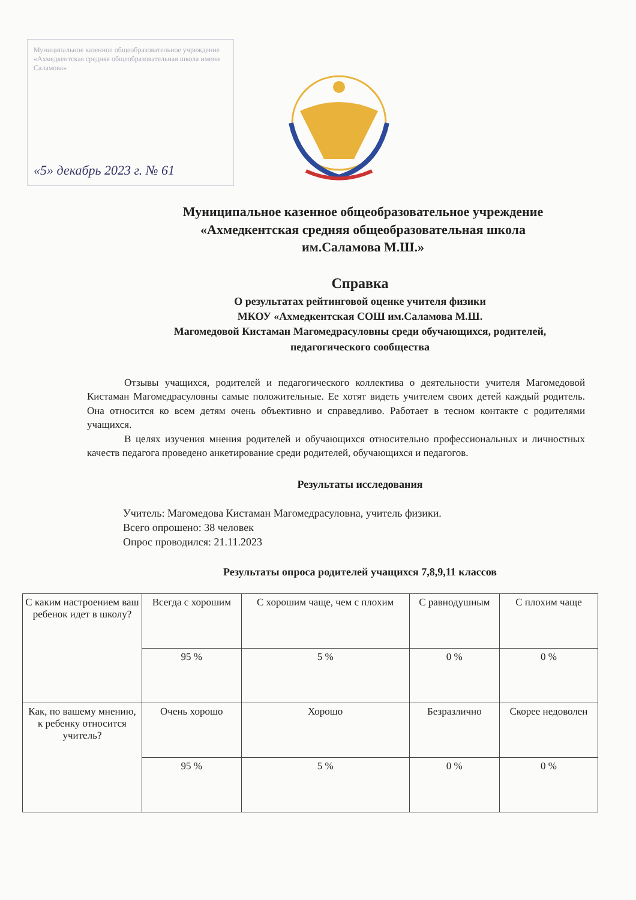Муниципальное казенное общеобразовательное учреждение «Ахмедкентская средняя общеобразовательная школа имени Саламова»
«5» декабрь 2023 г. № 61
Муниципальное казенное общеобразовательное учреждение
«Ахмедкентская средняя общеобразовательная школа
им.Саламова М.Ш.»
Справка
О результатах рейтинговой оценке учителя физики
МКОУ «Ахмедкентская СОШ им.Саламова М.Ш.
Магомедовой Кистаман Магомедрасуловны среди обучающихся, родителей,
педагогического сообщества
Отзывы учащихся, родителей и педагогического коллектива о деятельности учителя Магомедовой Кистаман Магомедрасуловны самые положительные. Ее хотят видеть учителем своих детей каждый родитель. Она относится ко всем детям очень объективно и справедливо. Работает в тесном контакте с родителями учащихся.
В целях изучения мнения родителей и обучающихся относительно профессиональных и личностных качеств педагога проведено анкетирование среди родителей, обучающихся и педагогов.
Результаты исследования
Учитель: Магомедова Кистаман Магомедрасуловна, учитель физики.
Всего опрошено: 38 человек
Опрос проводился: 21.11.2023
Результаты опроса родителей учащихся 7,8,9,11 классов
| С каким настроением ваш ребенок идет в школу? | Всегда с хорошим | С хорошим чаще, чем с плохим | С равнодушным | С плохим чаще |
| | 95 % | 5 % | 0 % | 0 % |
| Как, по вашему мнению, к ребенку относится учитель? | Очень хорошо | Хорошо | Безразлично | Скорее недоволен |
| | 95 % | 5 % | 0 % | 0 % |